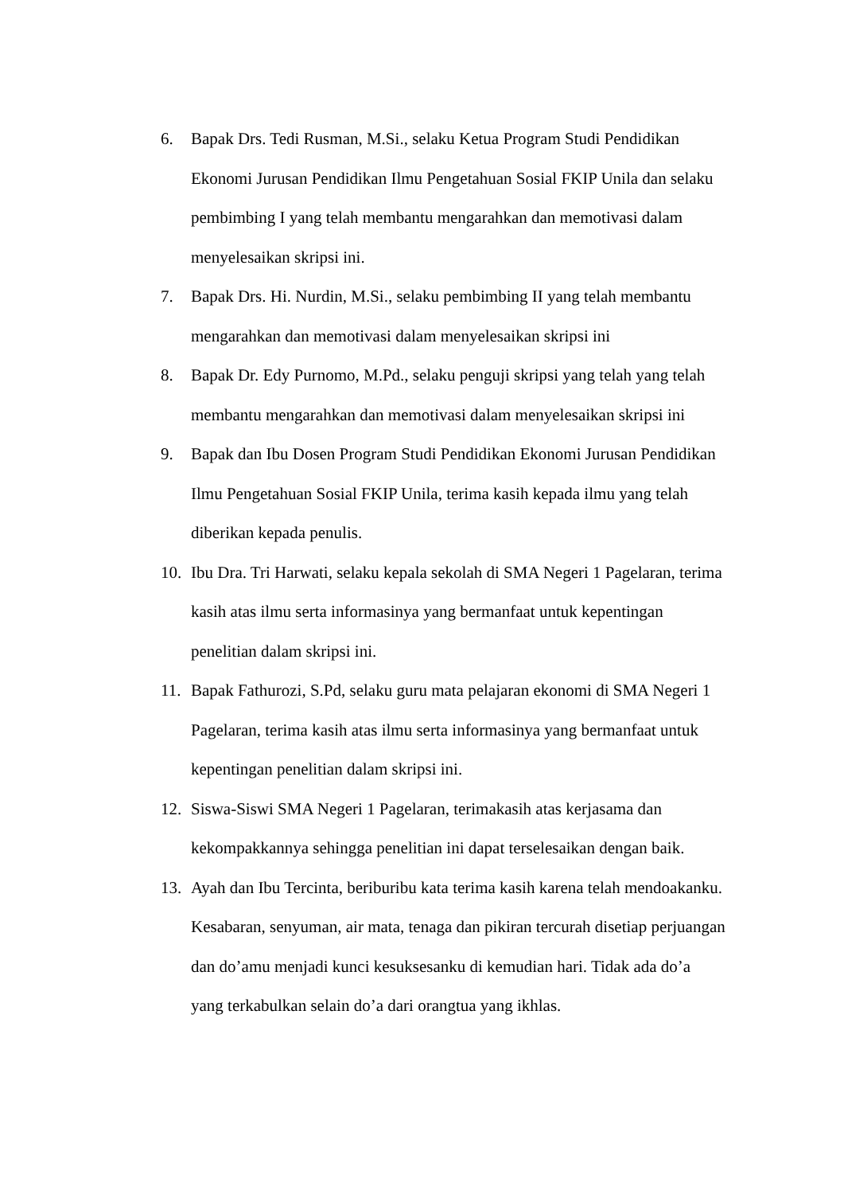6. Bapak Drs. Tedi Rusman, M.Si., selaku Ketua Program Studi Pendidikan Ekonomi Jurusan Pendidikan Ilmu Pengetahuan Sosial FKIP Unila dan selaku pembimbing I yang telah membantu mengarahkan dan memotivasi dalam menyelesaikan skripsi ini.
7. Bapak Drs. Hi. Nurdin, M.Si., selaku pembimbing II yang telah membantu mengarahkan dan memotivasi dalam menyelesaikan skripsi ini
8. Bapak Dr. Edy Purnomo, M.Pd., selaku penguji skripsi yang telah yang telah membantu mengarahkan dan memotivasi dalam menyelesaikan skripsi ini
9. Bapak dan Ibu Dosen Program Studi Pendidikan Ekonomi Jurusan Pendidikan Ilmu Pengetahuan Sosial FKIP Unila, terima kasih kepada ilmu yang telah diberikan kepada penulis.
10. Ibu Dra. Tri Harwati, selaku kepala sekolah di SMA Negeri 1 Pagelaran, terima kasih atas ilmu serta informasinya yang bermanfaat untuk kepentingan penelitian dalam skripsi ini.
11. Bapak Fathurozi, S.Pd, selaku guru mata pelajaran ekonomi di SMA Negeri 1 Pagelaran, terima kasih atas ilmu serta informasinya yang bermanfaat untuk kepentingan penelitian dalam skripsi ini.
12. Siswa-Siswi SMA Negeri 1 Pagelaran, terimakasih atas kerjasama dan kekompakkannya sehingga penelitian ini dapat terselesaikan dengan baik.
13. Ayah dan Ibu Tercinta, beriburibu kata terima kasih karena telah mendoakanku. Kesabaran, senyuman, air mata, tenaga dan pikiran tercurah disetiap perjuangan dan do’amu menjadi kunci kesuksesanku di kemudian hari. Tidak ada do’a yang terkabulkan selain do’a dari orangtua yang ikhlas.